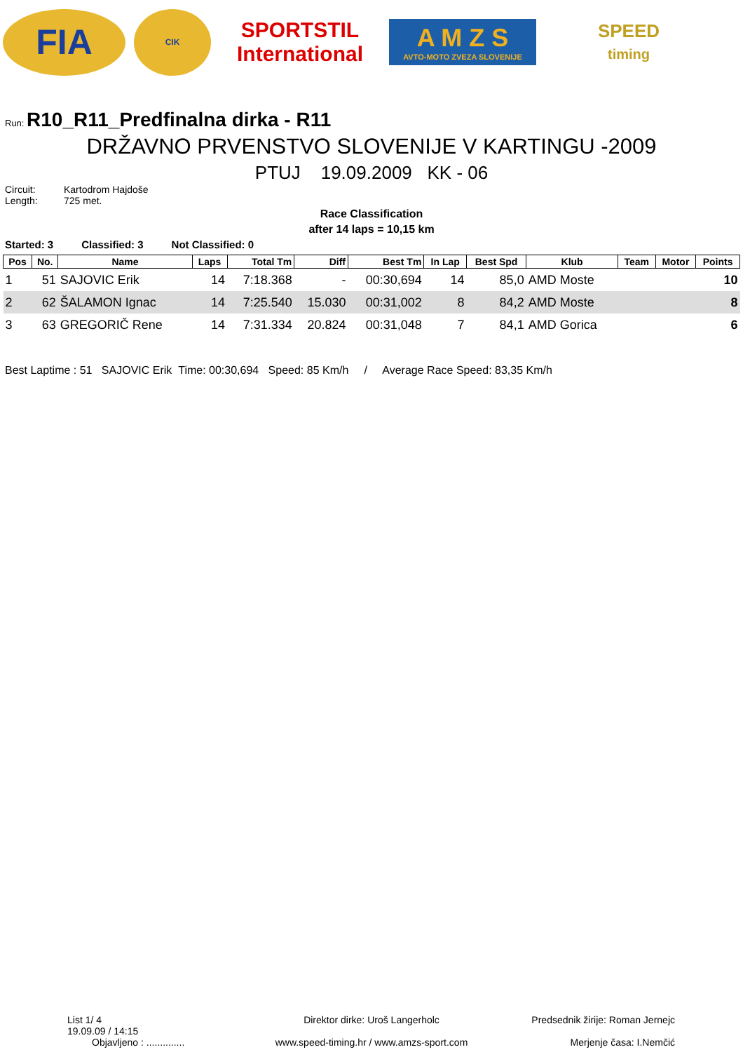FIA
CIK
SPORTSTIL
International
A M Z S
AVTO-MOTO ZVEZA SLOVENIJE
SPEED
timing
Run: R10_R11_Predfinalna dirka - R11
DRŽAVNO PRVENSTVO SLOVENIJE V KARTINGU -2009
PTUJ 19.09.2009 KK - 06
Circuit: Kartodrom Hajdoše Length: 725 met.
Race Classification
after 14 laps = 10,15 km
Started: 3 Classified: 3 Not Classified: 0
| Pos | No. | Name | Laps | Total Tm | Diff | Best Tm | In Lap | Best Spd | Klub | Team | Motor | Points |
| --- | --- | --- | --- | --- | --- | --- | --- | --- | --- | --- | --- | --- |
| 1 | 51 | SAJOVIC Erik | 14 | 7:18.368 | - | 00:30,694 | 14 | 85,0 | AMD Moste | | | 10 |
| 2 | 62 | ŠALAMON Ignac | 14 | 7:25.540 | 15.030 | 00:31,002 | 8 | 84,2 | AMD Moste | | | 8 |
| 3 | 63 | GREGORIČ Rene | 14 | 7:31.334 | 20.824 | 00:31,048 | 7 | 84,1 | AMD Gorica | | | 6 |
Best Laptime : 51 SAJOVIC Erik Time: 00:30,694 Speed: 85 Km/h / Average Race Speed: 83,35 Km/h
List 1/ 4
19.09.09 / 14:15
Objavljeno : ..............
Direktor dirke: Uroš Langerholc
www.speed-timing.hr / www.amzs-sport.com
Predsednik žirije: Roman Jernejc
Merjenje časa: I.Nemčić